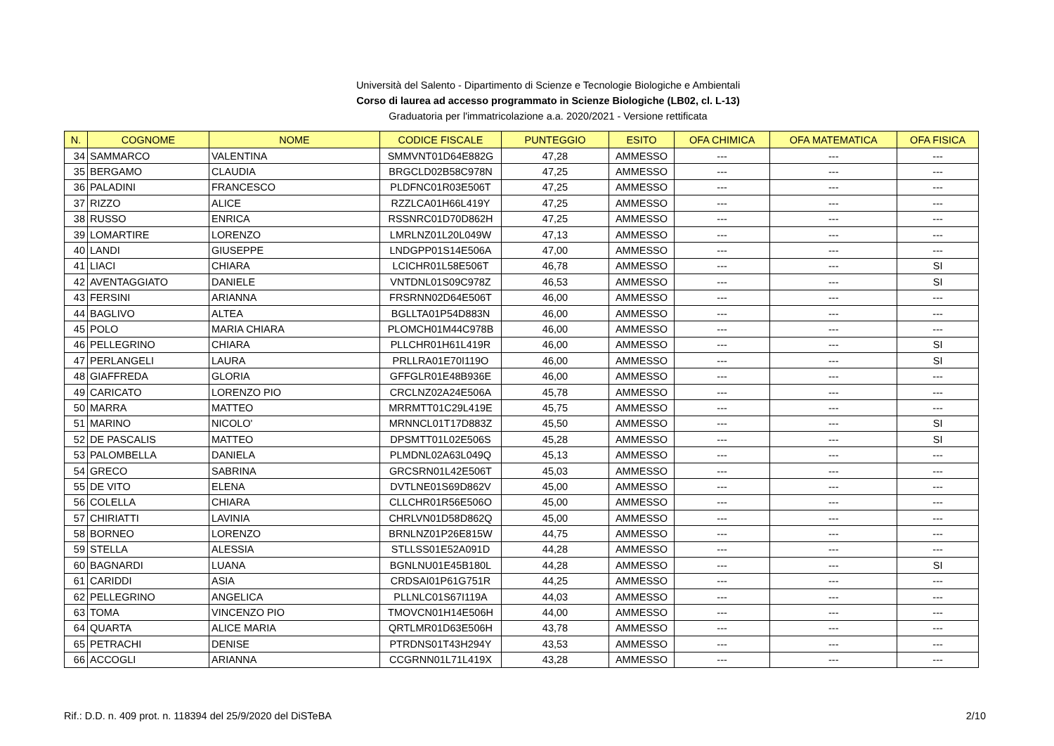Università del Salento - Dipartimento di Scienze e Tecnologie Biologiche e Ambientali
Corso di laurea ad accesso programmato in Scienze Biologiche (LB02, cl. L-13)
Graduatoria per l'immatricolazione a.a. 2020/2021 - Versione rettificata
| N. | COGNOME | NOME | CODICE FISCALE | PUNTEGGIO | ESITO | OFA CHIMICA | OFA MATEMATICA | OFA FISICA |
| --- | --- | --- | --- | --- | --- | --- | --- | --- |
| 34 | SAMMARCO | VALENTINA | SMMVNT01D64E882G | 47,28 | AMMESSO | --- | --- | --- |
| 35 | BERGAMO | CLAUDIA | BRGCLD02B58C978N | 47,25 | AMMESSO | --- | --- | --- |
| 36 | PALADINI | FRANCESCO | PLDFNC01R03E506T | 47,25 | AMMESSO | --- | --- | --- |
| 37 | RIZZO | ALICE | RZZLCA01H66L419Y | 47,25 | AMMESSO | --- | --- | --- |
| 38 | RUSSO | ENRICA | RSSNRC01D70D862H | 47,25 | AMMESSO | --- | --- | --- |
| 39 | LOMARTIRE | LORENZO | LMRLNZ01L20L049W | 47,13 | AMMESSO | --- | --- | --- |
| 40 | LANDI | GIUSEPPE | LNDGPP01S14E506A | 47,00 | AMMESSO | --- | --- | --- |
| 41 | LIACI | CHIARA | LCICHR01L58E506T | 46,78 | AMMESSO | --- | --- | SI |
| 42 | AVENTAGGIATO | DANIELE | VNTDNL01S09C978Z | 46,53 | AMMESSO | --- | --- | SI |
| 43 | FERSINI | ARIANNA | FRSRNN02D64E506T | 46,00 | AMMESSO | --- | --- | --- |
| 44 | BAGLIVO | ALTEA | BGLLTA01P54D883N | 46,00 | AMMESSO | --- | --- | --- |
| 45 | POLO | MARIA CHIARA | PLOMCH01M44C978B | 46,00 | AMMESSO | --- | --- | --- |
| 46 | PELLEGRINO | CHIARA | PLLCHR01H61L419R | 46,00 | AMMESSO | --- | --- | SI |
| 47 | PERLANGELI | LAURA | PRLLRA01E70I119O | 46,00 | AMMESSO | --- | --- | SI |
| 48 | GIAFFREDA | GLORIA | GFFGLR01E48B936E | 46,00 | AMMESSO | --- | --- | --- |
| 49 | CARICATO | LORENZO PIO | CRCLNZ02A24E506A | 45,78 | AMMESSO | --- | --- | --- |
| 50 | MARRA | MATTEO | MRRMTT01C29L419E | 45,75 | AMMESSO | --- | --- | --- |
| 51 | MARINO | NICOLO' | MRNNCL01T17D883Z | 45,50 | AMMESSO | --- | --- | SI |
| 52 | DE PASCALIS | MATTEO | DPSMTT01L02E506S | 45,28 | AMMESSO | --- | --- | SI |
| 53 | PALOMBELLA | DANIELA | PLMDNL02A63L049Q | 45,13 | AMMESSO | --- | --- | --- |
| 54 | GRECO | SABRINA | GRCSRN01L42E506T | 45,03 | AMMESSO | --- | --- | --- |
| 55 | DE VITO | ELENA | DVTLNE01S69D862V | 45,00 | AMMESSO | --- | --- | --- |
| 56 | COLELLA | CHIARA | CLLCHR01R56E506O | 45,00 | AMMESSO | --- | --- | --- |
| 57 | CHIRIATTI | LAVINIA | CHRLVN01D58D862Q | 45,00 | AMMESSO | --- | --- | --- |
| 58 | BORNEO | LORENZO | BRNLNZ01P26E815W | 44,75 | AMMESSO | --- | --- | --- |
| 59 | STELLA | ALESSIA | STLLSS01E52A091D | 44,28 | AMMESSO | --- | --- | --- |
| 60 | BAGNARDI | LUANA | BGNLNU01E45B180L | 44,28 | AMMESSO | --- | --- | SI |
| 61 | CARIDDI | ASIA | CRDSAI01P61G751R | 44,25 | AMMESSO | --- | --- | --- |
| 62 | PELLEGRINO | ANGELICA | PLLNLC01S67I119A | 44,03 | AMMESSO | --- | --- | --- |
| 63 | TOMA | VINCENZO PIO | TMOVCN01H14E506H | 44,00 | AMMESSO | --- | --- | --- |
| 64 | QUARTA | ALICE MARIA | QRTLMR01D63E506H | 43,78 | AMMESSO | --- | --- | --- |
| 65 | PETRACHI | DENISE | PTRDNS01T43H294Y | 43,53 | AMMESSO | --- | --- | --- |
| 66 | ACCOGLI | ARIANNA | CCGRNN01L71L419X | 43,28 | AMMESSO | --- | --- | --- |
Rif.: D.D. n. 409 prot. n. 118394 del 25/9/2020 del DiSTeBA 2/10